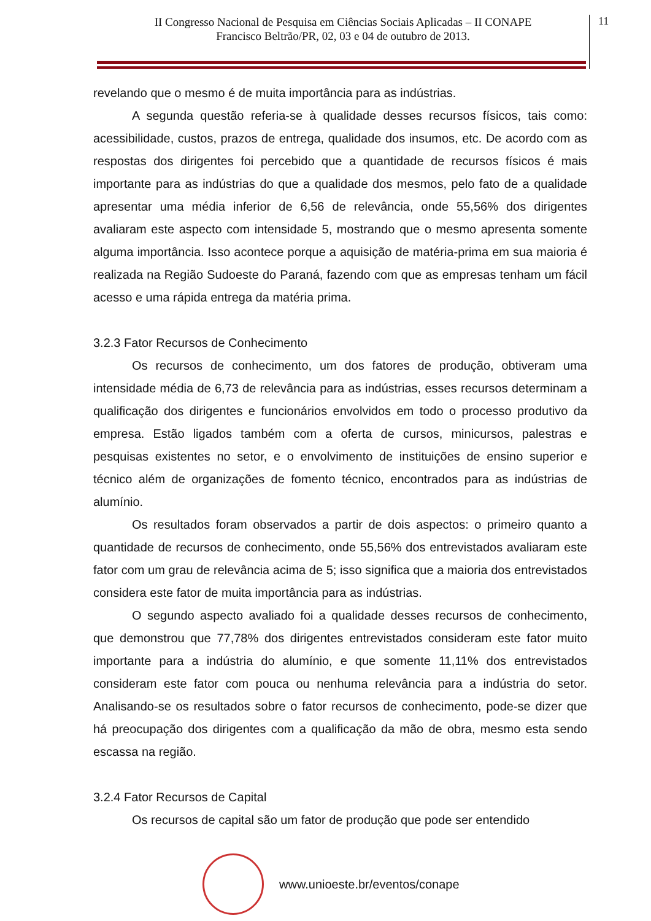II Congresso Nacional de Pesquisa em Ciências Sociais Aplicadas – II CONAPE
Francisco Beltrão/PR, 02, 03 e 04 de outubro de 2013.
11
revelando que o mesmo é de muita importância para as indústrias.
A segunda questão referia-se à qualidade desses recursos físicos, tais como: acessibilidade, custos, prazos de entrega, qualidade dos insumos, etc. De acordo com as respostas dos dirigentes foi percebido que a quantidade de recursos físicos é mais importante para as indústrias do que a qualidade dos mesmos, pelo fato de a qualidade apresentar uma média inferior de 6,56 de relevância, onde 55,56% dos dirigentes avaliaram este aspecto com intensidade 5, mostrando que o mesmo apresenta somente alguma importância. Isso acontece porque a aquisição de matéria-prima em sua maioria é realizada na Região Sudoeste do Paraná, fazendo com que as empresas tenham um fácil acesso e uma rápida entrega da matéria prima.
3.2.3 Fator Recursos de Conhecimento
Os recursos de conhecimento, um dos fatores de produção, obtiveram uma intensidade média de 6,73 de relevância para as indústrias, esses recursos determinam a qualificação dos dirigentes e funcionários envolvidos em todo o processo produtivo da empresa. Estão ligados também com a oferta de cursos, minicursos, palestras e pesquisas existentes no setor, e o envolvimento de instituições de ensino superior e técnico além de organizações de fomento técnico, encontrados para as indústrias de alumínio.
Os resultados foram observados a partir de dois aspectos: o primeiro quanto a quantidade de recursos de conhecimento, onde 55,56% dos entrevistados avaliaram este fator com um grau de relevância acima de 5; isso significa que a maioria dos entrevistados considera este fator de muita importância para as indústrias.
O segundo aspecto avaliado foi a qualidade desses recursos de conhecimento, que demonstrou que 77,78% dos dirigentes entrevistados consideram este fator muito importante para a indústria do alumínio, e que somente 11,11% dos entrevistados consideram este fator com pouca ou nenhuma relevância para a indústria do setor. Analisando-se os resultados sobre o fator recursos de conhecimento, pode-se dizer que há preocupação dos dirigentes com a qualificação da mão de obra, mesmo esta sendo escassa na região.
3.2.4 Fator Recursos de Capital
Os recursos de capital são um fator de produção que pode ser entendido
www.unioeste.br/eventos/conape